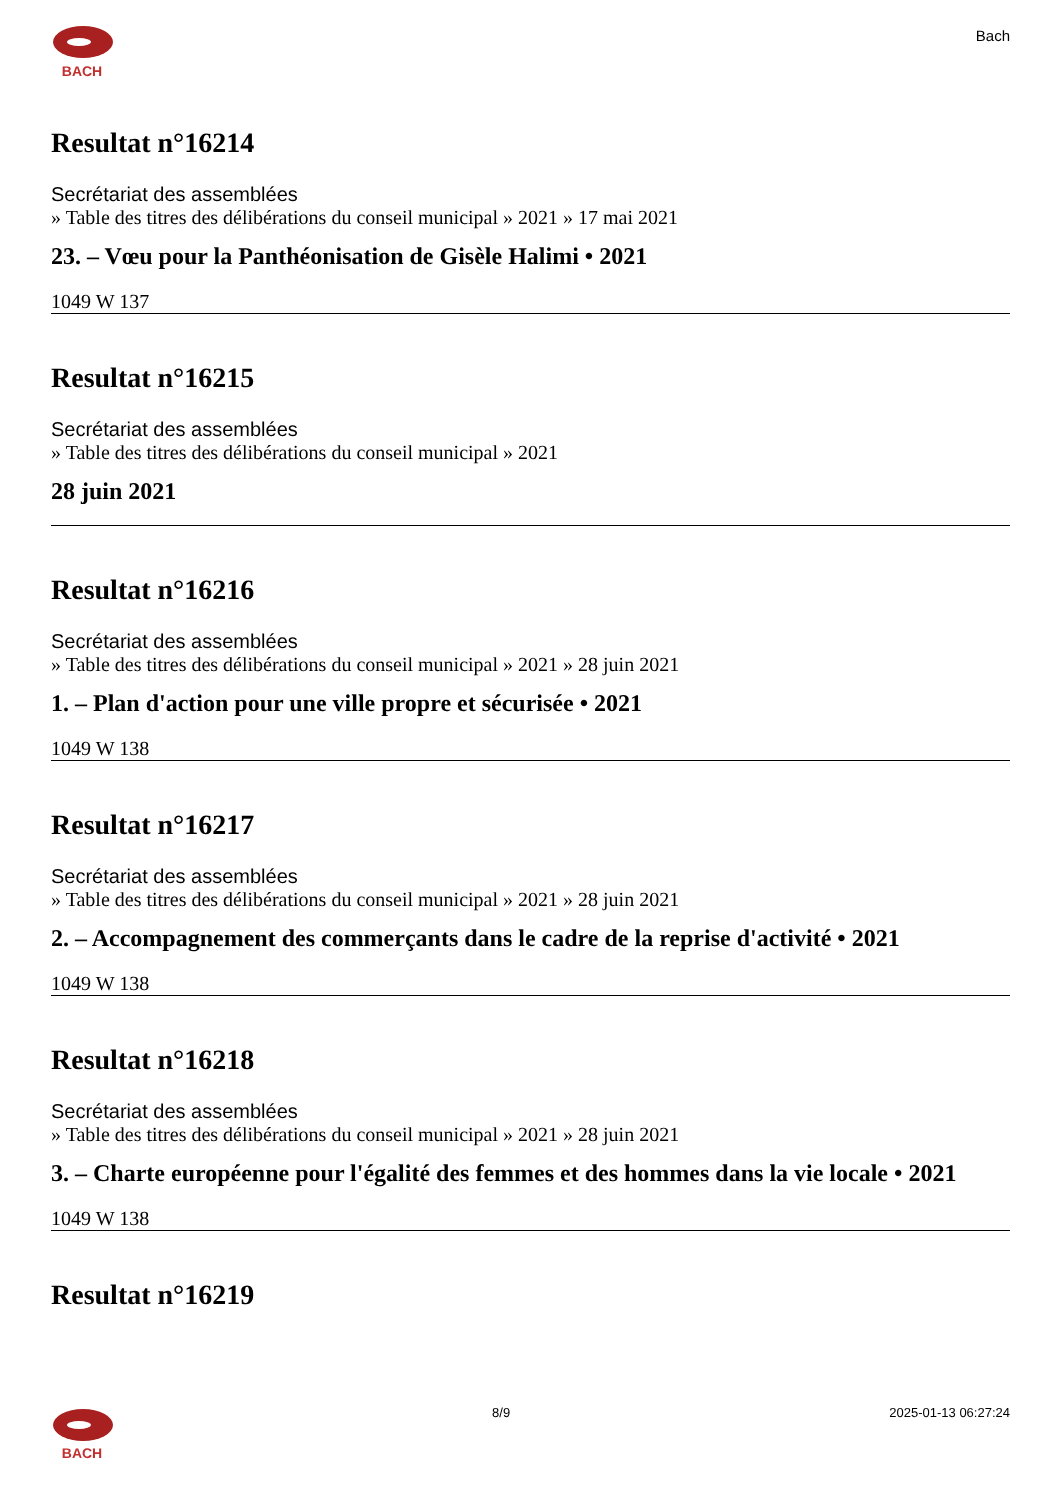BACH
Bach
Resultat n°16214
Secrétariat des assemblées
» Table des titres des délibérations du conseil municipal » 2021 » 17 mai 2021
23. – Vœu pour la Panthéonisation de Gisèle Halimi • 2021
1049 W 137
Resultat n°16215
Secrétariat des assemblées
» Table des titres des délibérations du conseil municipal » 2021
28 juin 2021
Resultat n°16216
Secrétariat des assemblées
» Table des titres des délibérations du conseil municipal » 2021 » 28 juin 2021
1. – Plan d'action pour une ville propre et sécurisée • 2021
1049 W 138
Resultat n°16217
Secrétariat des assemblées
» Table des titres des délibérations du conseil municipal » 2021 » 28 juin 2021
2. – Accompagnement des commerçants dans le cadre de la reprise d'activité • 2021
1049 W 138
Resultat n°16218
Secrétariat des assemblées
» Table des titres des délibérations du conseil municipal » 2021 » 28 juin 2021
3. – Charte européenne pour l'égalité des femmes et des hommes dans la vie locale • 2021
1049 W 138
Resultat n°16219
BACH 8/9 2025-01-13 06:27:24